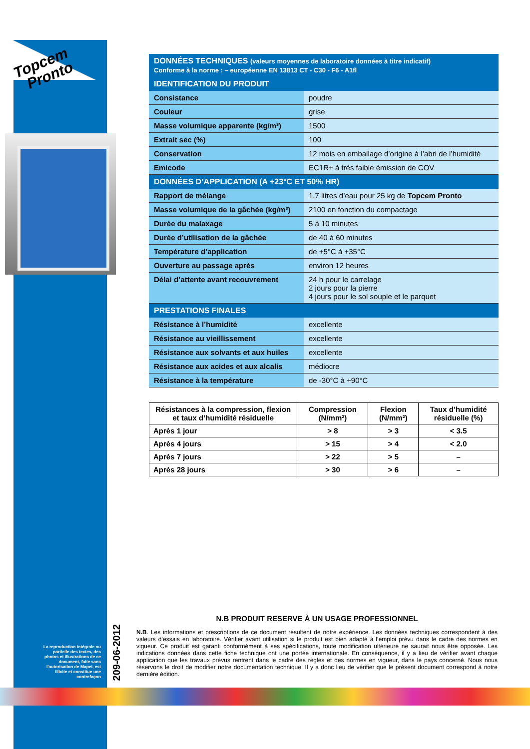Topcem
Pronto
| DONNÉES TECHNIQUES (valeurs moyennes de laboratoire données à titre indicatif) Conforme à la norme : – européenne EN 13813 CT - C30 - F6 - A1fl | |
| --- | --- |
| IDENTIFICATION DU PRODUIT | |
| Consistance | poudre |
| Couleur | grise |
| Masse volumique apparente (kg/m³) | 1500 |
| Extrait sec (%) | 100 |
| Conservation | 12 mois en emballage d’origine à l’abri de l’humidité |
| Emicode | EC1R+ à très faible émission de COV |
| DONNÉES D’APPLICATION (A +23°C ET 50% HR) | |
| Rapport de mélange | 1,7 litres d’eau pour 25 kg de Topcem Pronto |
| Masse volumique de la gâchée (kg/m³) | 2100 en fonction du compactage |
| Durée du malaxage | 5 à 10 minutes |
| Durée d’utilisation de la gâchée | de 40 à 60 minutes |
| Température d’application | de +5°C à +35°C |
| Ouverture au passage après | environ 12 heures |
| Délai d’attente avant recouvrement | 24 h pour le carrelage 2 jours pour la pierre 4 jours pour le sol souple et le parquet |
| PRESTATIONS FINALES | |
| Résistance à l’humidité | excellente |
| Résistance au vieillissement | excellente |
| Résistance aux solvants et aux huiles | excellente |
| Résistance aux acides et aux alcalis | médiocre |
| Résistance à la température | de -30°C à +90°C |
| Résistances à la compression, flexion et taux d’humidité résiduelle | Compression (N/mm²) | Flexion (N/mm²) | Taux d’humidité résiduelle (%) |
| --- | --- | --- | --- |
| Après 1 jour | > 8 | > 3 | < 3.5 |
| Après 4 jours | > 15 | > 4 | < 2.0 |
| Après 7 jours | > 22 | > 5 | – |
| Après 28 jours | > 30 | > 6 | – |
N.B PRODUIT RESERVE À UN USAGE PROFESSIONNEL
N.B. Les informations et prescriptions de ce document résultent de notre expérience. Les données techniques correspondent à des valeurs d’essais en laboratoire. Vérifier avant utilisation si le produit est bien adapté à l’emploi prévu dans le cadre des normes en vigueur. Ce produit est garanti conformément à ses spécifications, toute modification ultérieure ne saurait nous être opposée. Les indications données dans cette fiche technique ont une portée internationale. En conséquence, il y a lieu de vérifier avant chaque application que les travaux prévus rentrent dans le cadre des règles et des normes en vigueur, dans le pays concerné. Nous nous réservons le droit de modifier notre documentation technique. Il y a donc lieu de vérifier que le présent document correspond à notre dernière édition.
209-06-2012
La reproduction intégrale ou partielle des textes, des photos et illustrations de ce document, faite sans l’autorisation de Mapei, est illicite et constitue une contrefaçon